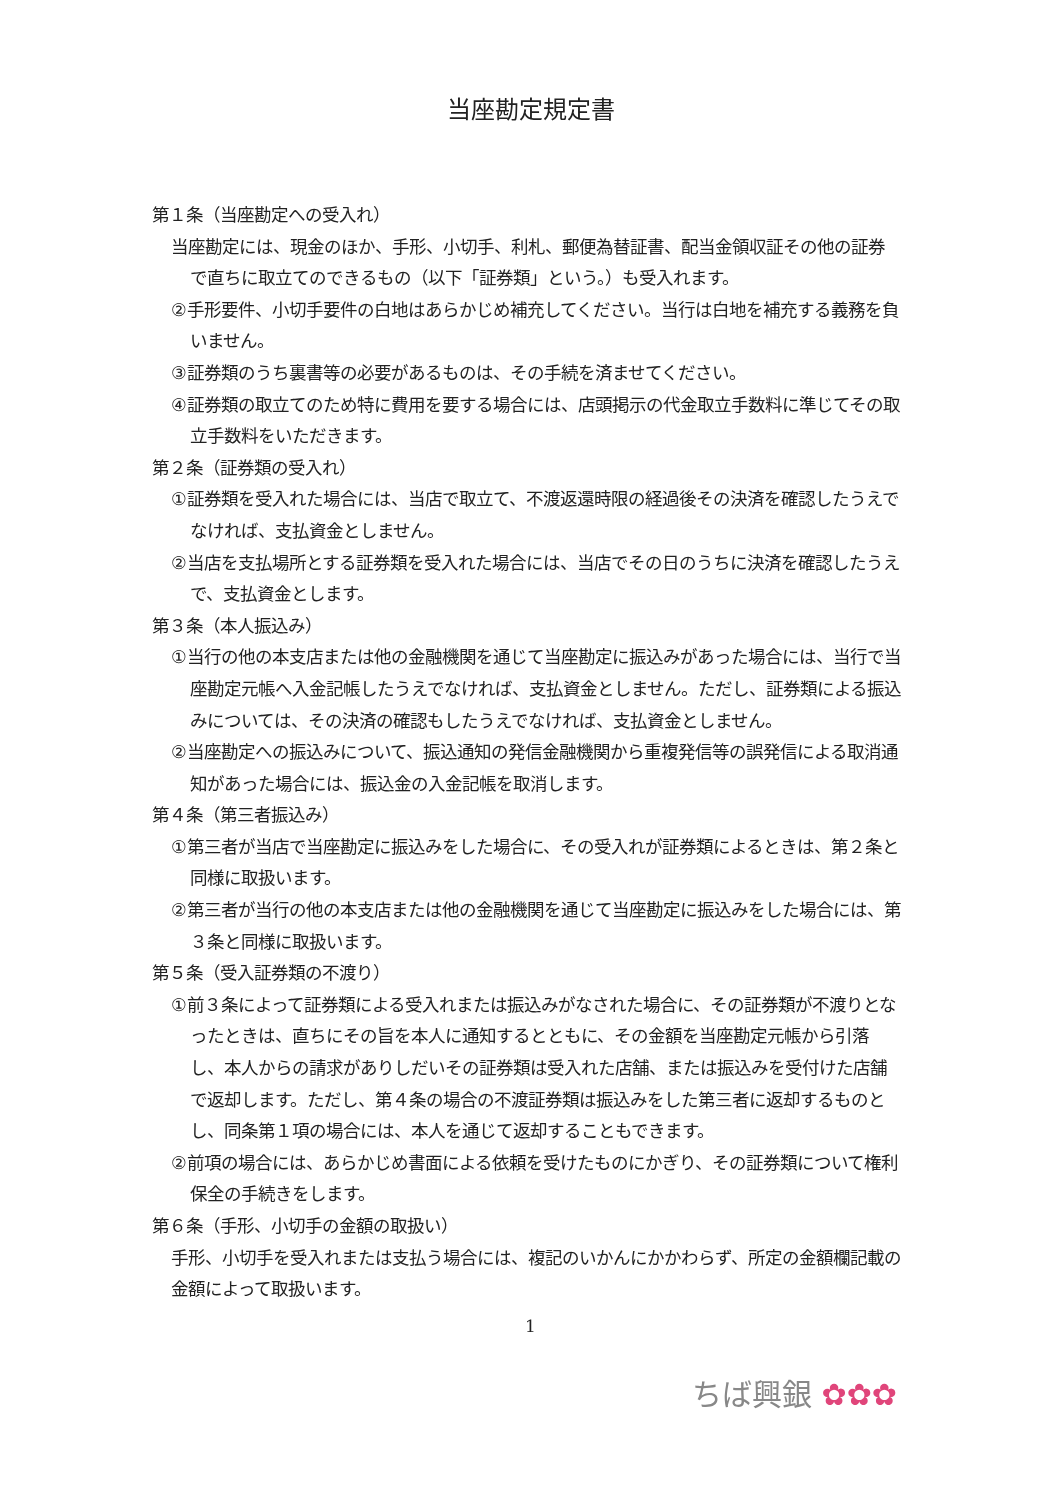当座勘定規定書
第１条（当座勘定への受入れ）
当座勘定には、現金のほか、手形、小切手、利札、郵便為替証書、配当金領収証その他の証券で直ちに取立てのできるもの（以下「証券類」という。）も受入れます。
②手形要件、小切手要件の白地はあらかじめ補充してください。当行は白地を補充する義務を負いません。
③証券類のうち裏書等の必要があるものは、その手続を済ませてください。
④証券類の取立てのため特に費用を要する場合には、店頭掲示の代金取立手数料に準じてその取立手数料をいただきます。
第２条（証券類の受入れ）
①証券類を受入れた場合には、当店で取立て、不渡返還時限の経過後その決済を確認したうえでなければ、支払資金としません。
②当店を支払場所とする証券類を受入れた場合には、当店でその日のうちに決済を確認したうえで、支払資金とします。
第３条（本人振込み）
①当行の他の本支店または他の金融機関を通じて当座勘定に振込みがあった場合には、当行で当座勘定元帳へ入金記帳したうえでなければ、支払資金としません。ただし、証券類による振込みについては、その決済の確認もしたうえでなければ、支払資金としません。
②当座勘定への振込みについて、振込通知の発信金融機関から重複発信等の誤発信による取消通知があった場合には、振込金の入金記帳を取消します。
第４条（第三者振込み）
①第三者が当店で当座勘定に振込みをした場合に、その受入れが証券類によるときは、第２条と同様に取扱います。
②第三者が当行の他の本支店または他の金融機関を通じて当座勘定に振込みをした場合には、第３条と同様に取扱います。
第５条（受入証券類の不渡り）
①前３条によって証券類による受入れまたは振込みがなされた場合に、その証券類が不渡りとなったときは、直ちにその旨を本人に通知するとともに、その金額を当座勘定元帳から引落し、本人からの請求がありしだいその証券類は受入れた店舗、または振込みを受付けた店舗で返却します。ただし、第４条の場合の不渡証券類は振込みをした第三者に返却するものとし、同条第１項の場合には、本人を通じて返却することもできます。
②前項の場合には、あらかじめ書面による依頼を受けたものにかぎり、その証券類について権利保全の手続きをします。
第６条（手形、小切手の金額の取扱い）
手形、小切手を受入れまたは支払う場合には、複記のいかんにかかわらず、所定の金額欄記載の金額によって取扱います。
1
ちば興銀 ✿✿✿